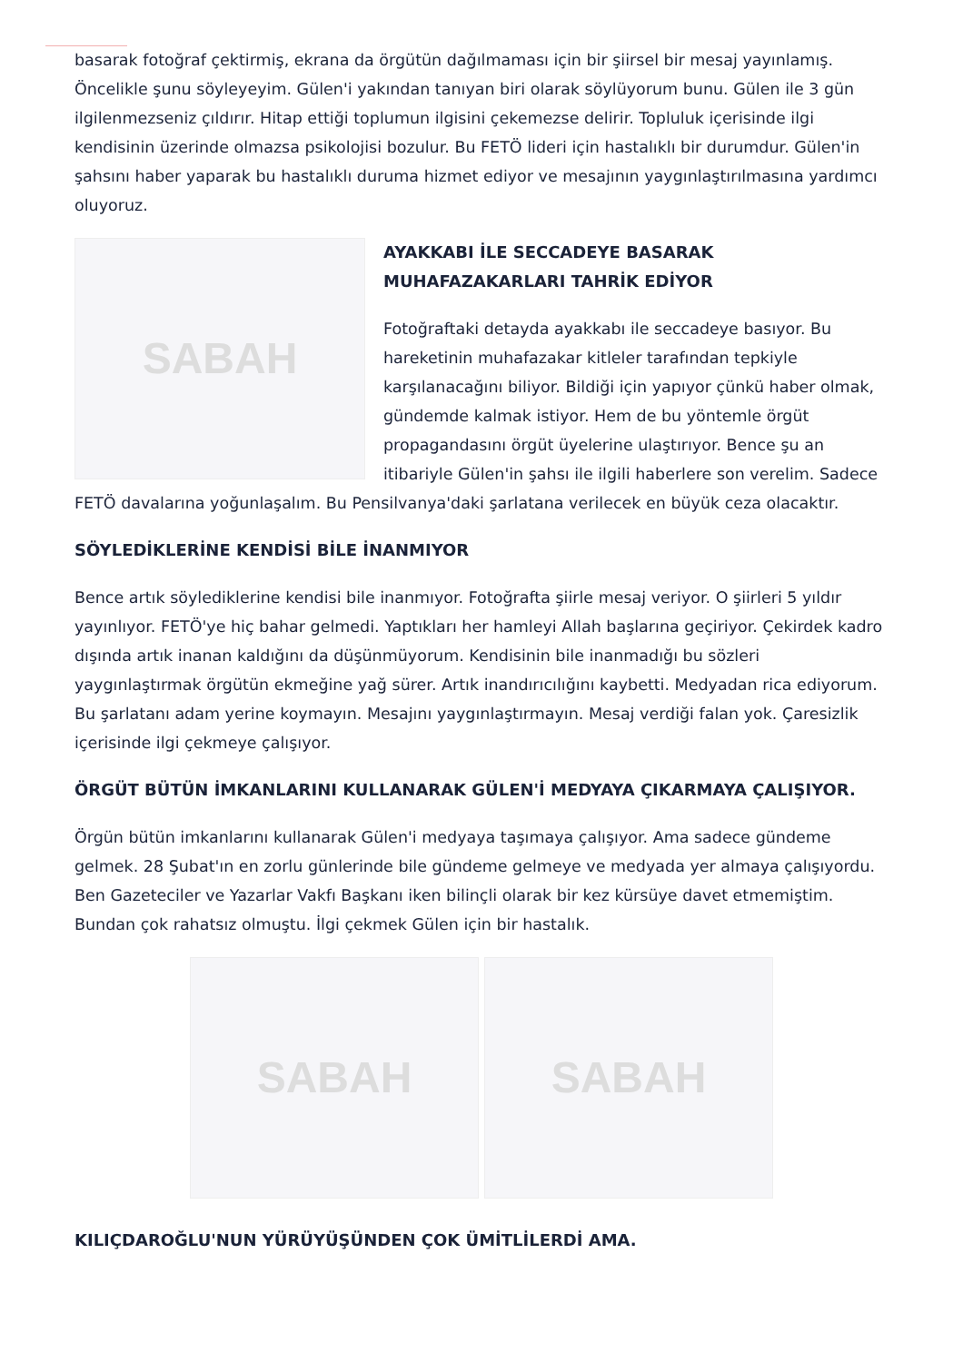basarak fotoğraf çektirmiş, ekrana da örgütün dağılmaması için bir şiirsel bir mesaj yayınlamış. Öncelikle şunu söyleyeyim. Gülen'i yakından tanıyan biri olarak söylüyorum bunu. Gülen ile 3 gün ilgilenmezseniz çıldırır. Hitap ettiği toplumun ilgisini çekemezse delirir. Topluluk içerisinde ilgi kendisinin üzerinde olmazsa psikolojisi bozulur. Bu FETÖ lideri için hastalıklı bir durumdur. Gülen'in şahsını haber yaparak bu hastalıklı duruma hizmet ediyor ve mesajının yaygınlaştırılmasına yardımcı oluyoruz.
SABAH
AYAKKABI İLE SECCADEYE BASARAK MUHAFAZAKARLARI TAHRİK EDİYOR
Fotoğraftaki detayda ayakkabı ile seccadeye basıyor. Bu hareketinin muhafazakar kitleler tarafından tepkiyle karşılanacağını biliyor. Bildiği için yapıyor çünkü haber olmak, gündemde kalmak istiyor. Hem de bu yöntemle örgüt propagandasını örgüt üyelerine ulaştırıyor. Bence şu an itibariyle Gülen'in şahsı ile ilgili haberlere son verelim. Sadece FETÖ davalarına yoğunlaşalım. Bu Pensilvanya'daki şarlatana verilecek en büyük ceza olacaktır.
SÖYLEDİKLERİNE KENDİSİ BİLE İNANMIYOR
Bence artık söylediklerine kendisi bile inanmıyor. Fotoğrafta şiirle mesaj veriyor. O şiirleri 5 yıldır yayınlıyor. FETÖ'ye hiç bahar gelmedi. Yaptıkları her hamleyi Allah başlarına geçiriyor. Çekirdek kadro dışında artık inanan kaldığını da düşünmüyorum. Kendisinin bile inanmadığı bu sözleri yaygınlaştırmak örgütün ekmeğine yağ sürer. Artık inandırıcılığını kaybetti. Medyadan rica ediyorum. Bu şarlatanı adam yerine koymayın. Mesajını yaygınlaştırmayın. Mesaj verdiği falan yok. Çaresizlik içerisinde ilgi çekmeye çalışıyor.
ÖRGÜT BÜTÜN İMKANLARINI KULLANARAK GÜLEN'İ MEDYAYA ÇIKARMAYA ÇALIŞIYOR.
Örgün bütün imkanlarını kullanarak Gülen'i medyaya taşımaya çalışıyor. Ama sadece gündeme gelmek. 28 Şubat'ın en zorlu günlerinde bile gündeme gelmeye ve medyada yer almaya çalışıyordu. Ben Gazeteciler ve Yazarlar Vakfı Başkanı iken bilinçli olarak bir kez kürsüye davet etmemiştim. Bundan çok rahatsız olmuştu. İlgi çekmek Gülen için bir hastalık.
SABAH SABAH
KILIÇDAROĞLU'NUN YÜRÜYÜŞÜNDEN ÇOK ÜMİTLİLERDİ AMA.